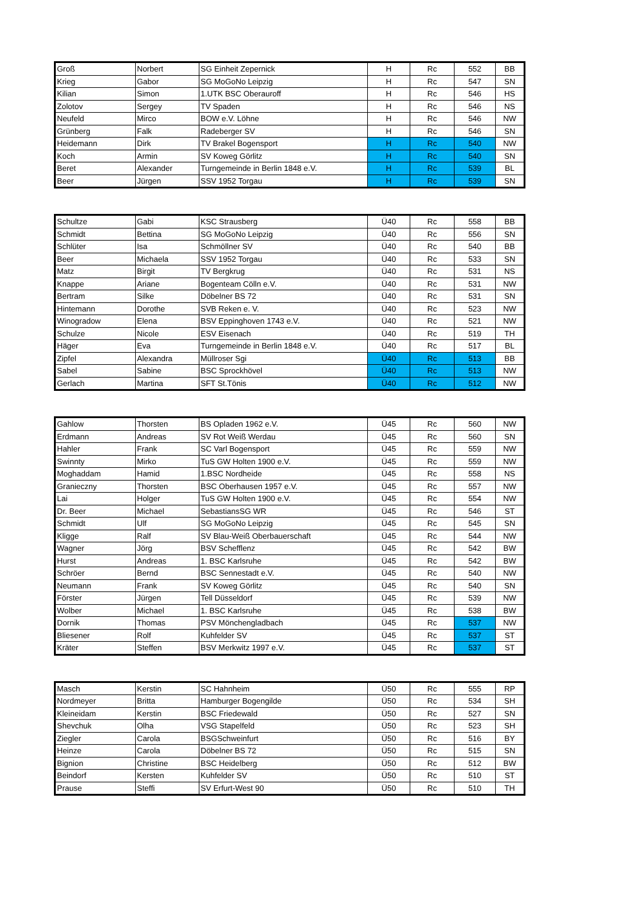| Groß | Norbert | SG Einheit Zepernick | H | Rc | 552 | BB |
| Krieg | Gabor | SG MoGoNo Leipzig | H | Rc | 547 | SN |
| Kilian | Simon | 1.UTK BSC Oberauroff | H | Rc | 546 | HS |
| Zolotov | Sergey | TV Spaden | H | Rc | 546 | NS |
| Neufeld | Mirco | BOW e.V. Löhne | H | Rc | 546 | NW |
| Grünberg | Falk | Radeberger SV | H | Rc | 546 | SN |
| Heidemann | Dirk | TV Brakel Bogensport | H | Rc | 540 | NW |
| Koch | Armin | SV Koweg Görlitz | H | Rc | 540 | SN |
| Beret | Alexander | Turngemeinde in Berlin 1848 e.V. | H | Rc | 539 | BL |
| Beer | Jürgen | SSV 1952 Torgau | H | Rc | 539 | SN |
| Schultze | Gabi | KSC Strausberg | Ü40 | Rc | 558 | BB |
| Schmidt | Bettina | SG MoGoNo Leipzig | Ü40 | Rc | 556 | SN |
| Schlüter | Isa | Schmöllner SV | Ü40 | Rc | 540 | BB |
| Beer | Michaela | SSV 1952 Torgau | Ü40 | Rc | 533 | SN |
| Matz | Birgit | TV Bergkrug | Ü40 | Rc | 531 | NS |
| Knappe | Ariane | Bogenteam Cölln e.V. | Ü40 | Rc | 531 | NW |
| Bertram | Silke | Döbelner BS 72 | Ü40 | Rc | 531 | SN |
| Hintemann | Dorothe | SVB Reken e. V. | Ü40 | Rc | 523 | NW |
| Winogradow | Elena | BSV Eppinghoven 1743 e.V. | Ü40 | Rc | 521 | NW |
| Schulze | Nicole | ESV Eisenach | Ü40 | Rc | 519 | TH |
| Häger | Eva | Turngemeinde in Berlin 1848 e.V. | Ü40 | Rc | 517 | BL |
| Zipfel | Alexandra | Müllroser Sgi | Ü40 | Rc | 513 | BB |
| Sabel | Sabine | BSC Sprockhövel | Ü40 | Rc | 513 | NW |
| Gerlach | Martina | SFT St.Tönis | Ü40 | Rc | 512 | NW |
| Gahlow | Thorsten | BS Opladen 1962 e.V. | Ü45 | Rc | 560 | NW |
| Erdmann | Andreas | SV Rot Weiß Werdau | Ü45 | Rc | 560 | SN |
| Hahler | Frank | SC Varl Bogensport | Ü45 | Rc | 559 | NW |
| Swinnty | Mirko | TuS GW Holten 1900 e.V. | Ü45 | Rc | 559 | NW |
| Moghaddam | Hamid | 1.BSC Nordheide | Ü45 | Rc | 558 | NS |
| Granieczny | Thorsten | BSC Oberhausen 1957 e.V. | Ü45 | Rc | 557 | NW |
| Lai | Holger | TuS GW Holten 1900 e.V. | Ü45 | Rc | 554 | NW |
| Dr. Beer | Michael | SebastiansSG WR | Ü45 | Rc | 546 | ST |
| Schmidt | Ulf | SG MoGoNo Leipzig | Ü45 | Rc | 545 | SN |
| Kligge | Ralf | SV Blau-Weiß Oberbauerschaft | Ü45 | Rc | 544 | NW |
| Wagner | Jörg | BSV Schefflenz | Ü45 | Rc | 542 | BW |
| Hurst | Andreas | 1. BSC Karlsruhe | Ü45 | Rc | 542 | BW |
| Schröer | Bernd | BSC Sennestadt e.V. | Ü45 | Rc | 540 | NW |
| Neumann | Frank | SV Koweg Görlitz | Ü45 | Rc | 540 | SN |
| Förster | Jürgen | Tell Düsseldorf | Ü45 | Rc | 539 | NW |
| Wolber | Michael | 1. BSC Karlsruhe | Ü45 | Rc | 538 | BW |
| Dornik | Thomas | PSV Mönchengladbach | Ü45 | Rc | 537 | NW |
| Bliesener | Rolf | Kuhfelder SV | Ü45 | Rc | 537 | ST |
| Kräter | Steffen | BSV Merkwitz 1997 e.V. | Ü45 | Rc | 537 | ST |
| Masch | Kerstin | SC Hahnheim | Ü50 | Rc | 555 | RP |
| Nordmeyer | Britta | Hamburger Bogengilde | Ü50 | Rc | 534 | SH |
| Kleineidam | Kerstin | BSC Friedewald | Ü50 | Rc | 527 | SN |
| Shevchuk | Olha | VSG Stapelfeld | Ü50 | Rc | 523 | SH |
| Ziegler | Carola | BSGSchweinfurt | Ü50 | Rc | 516 | BY |
| Heinze | Carola | Döbelner BS 72 | Ü50 | Rc | 515 | SN |
| Bignion | Christine | BSC Heidelberg | Ü50 | Rc | 512 | BW |
| Beindorf | Kersten | Kuhfelder SV | Ü50 | Rc | 510 | ST |
| Prause | Steffi | SV Erfurt-West 90 | Ü50 | Rc | 510 | TH |